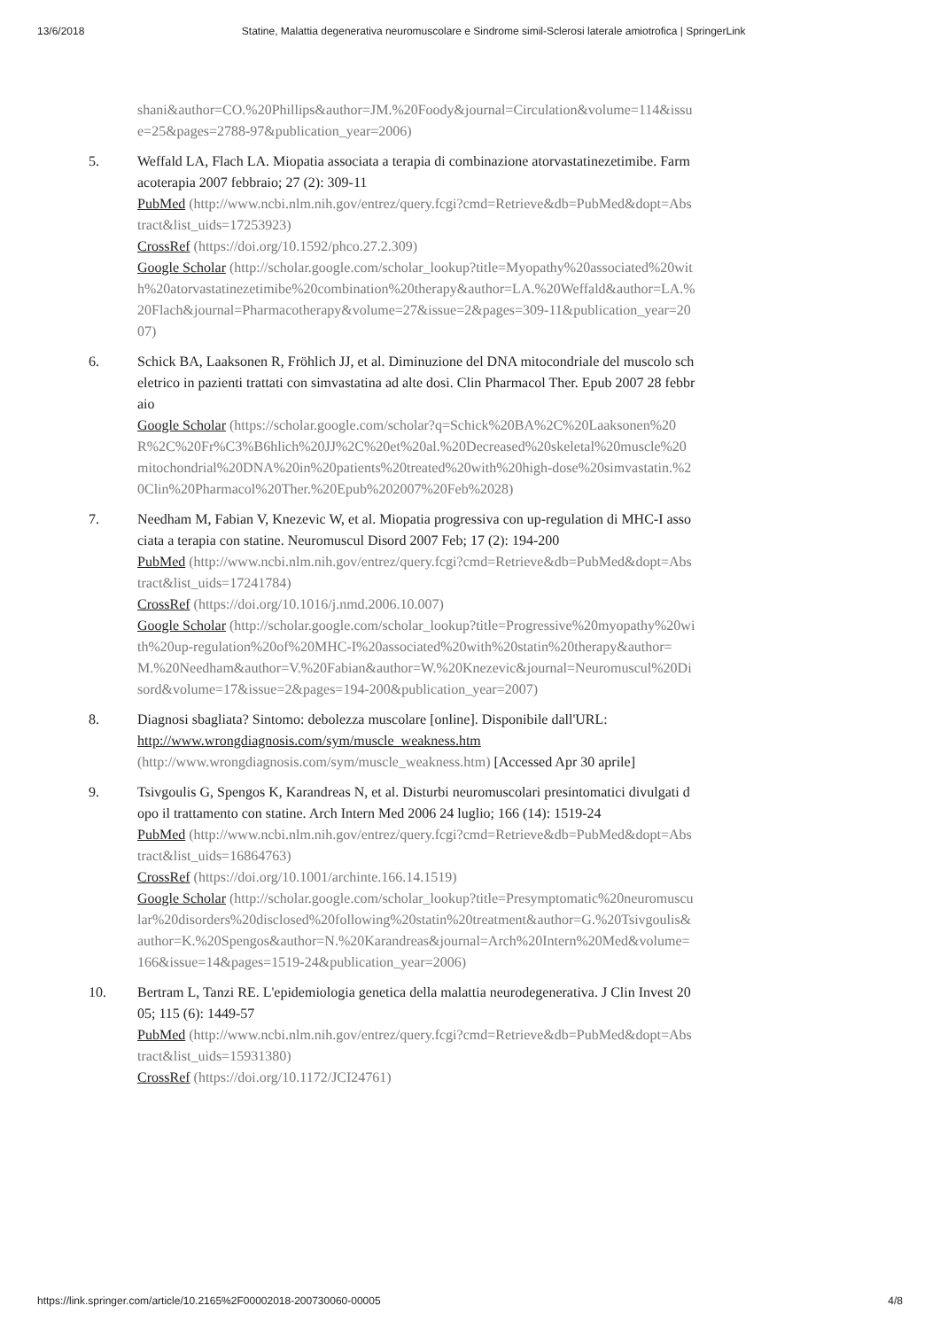13/6/2018 Statine, Malattia degenerativa neuromuscolare e Sindrome simil-Sclerosi laterale amiotrofica | SpringerLink
shani&author=CO.%20Phillips&author=JM.%20Foody&journal=Circulation&volume=114&issue=25&pages=2788-97&publication_year=2006)
5. Weffald LA, Flach LA. Miopatia associata a terapia di combinazione atorvastatinezetimibe. Farmacoterapia 2007 febbraio; 27 (2): 309-11
PubMed (http://www.ncbi.nlm.nih.gov/entrez/query.fcgi?cmd=Retrieve&db=PubMed&dopt=Abstract&list_uids=17253923)
CrossRef (https://doi.org/10.1592/phco.27.2.309)
Google Scholar (http://scholar.google.com/scholar_lookup?title=Myopathy%20associated%20with%20atorvastatinezetimibe%20combination%20therapy&author=LA.%20Weffald&author=LA.%20Flach&journal=Pharmacotherapy&volume=27&issue=2&pages=309-11&publication_year=2007)
6. Schick BA, Laaksonen R, Fröhlich JJ, et al. Diminuzione del DNA mitocondriale del muscolo scheletrico in pazienti trattati con simvastatina ad alte dosi. Clin Pharmacol Ther. Epub 2007 28 febbraio
Google Scholar (https://scholar.google.com/scholar?q=Schick%20BA%2C%20Laaksonen%20R%2C%20Fr%C3%B6hlich%20JJ%2C%20et%20al.%20Decreased%20skeletal%20muscle%20mitochondrial%20DNA%20in%20patients%20treated%20with%20high-dose%20simvastatin.%20Clin%20Pharmacol%20Ther.%20Epub%202007%20Feb%2028)
7. Needham M, Fabian V, Knezevic W, et al. Miopatia progressiva con up-regulation di MHC-I associata a terapia con statine. Neuromuscul Disord 2007 Feb; 17 (2): 194-200
PubMed (http://www.ncbi.nlm.nih.gov/entrez/query.fcgi?cmd=Retrieve&db=PubMed&dopt=Abstract&list_uids=17241784)
CrossRef (https://doi.org/10.1016/j.nmd.2006.10.007)
Google Scholar (http://scholar.google.com/scholar_lookup?title=Progressive%20myopathy%20with%20up-regulation%20of%20MHC-I%20associated%20with%20statin%20therapy&author=M.%20Needham&author=V.%20Fabian&author=W.%20Knezevic&journal=Neuromuscul%20Disord&volume=17&issue=2&pages=194-200&publication_year=2007)
8. Diagnosi sbagliata? Sintomo: debolezza muscolare [online]. Disponibile dall'URL: http://www.wrongdiagnosis.com/sym/muscle_weakness.htm (http://www.wrongdiagnosis.com/sym/muscle_weakness.htm) [Accessed Apr 30 aprile]
9. Tsivgoulis G, Spengos K, Karandreas N, et al. Disturbi neuromuscolari presintomatici divulgati dopo il trattamento con statine. Arch Intern Med 2006 24 luglio; 166 (14): 1519-24
PubMed (http://www.ncbi.nlm.nih.gov/entrez/query.fcgi?cmd=Retrieve&db=PubMed&dopt=Abstract&list_uids=16864763)
CrossRef (https://doi.org/10.1001/archinte.166.14.1519)
Google Scholar (http://scholar.google.com/scholar_lookup?title=Presymptomatic%20neuromuscular%20disorders%20disclosed%20following%20statin%20treatment&author=G.%20Tsivgoulis&author=K.%20Spengos&author=N.%20Karandreas&journal=Arch%20Intern%20Med&volume=166&issue=14&pages=1519-24&publication_year=2006)
10. Bertram L, Tanzi RE. L'epidemiologia genetica della malattia neurodegenerativa. J Clin Invest 2005; 115 (6): 1449-57
PubMed (http://www.ncbi.nlm.nih.gov/entrez/query.fcgi?cmd=Retrieve&db=PubMed&dopt=Abstract&list_uids=15931380)
CrossRef (https://doi.org/10.1172/JCI24761)
https://link.springer.com/article/10.2165%2F00002018-200730060-00005 4/8